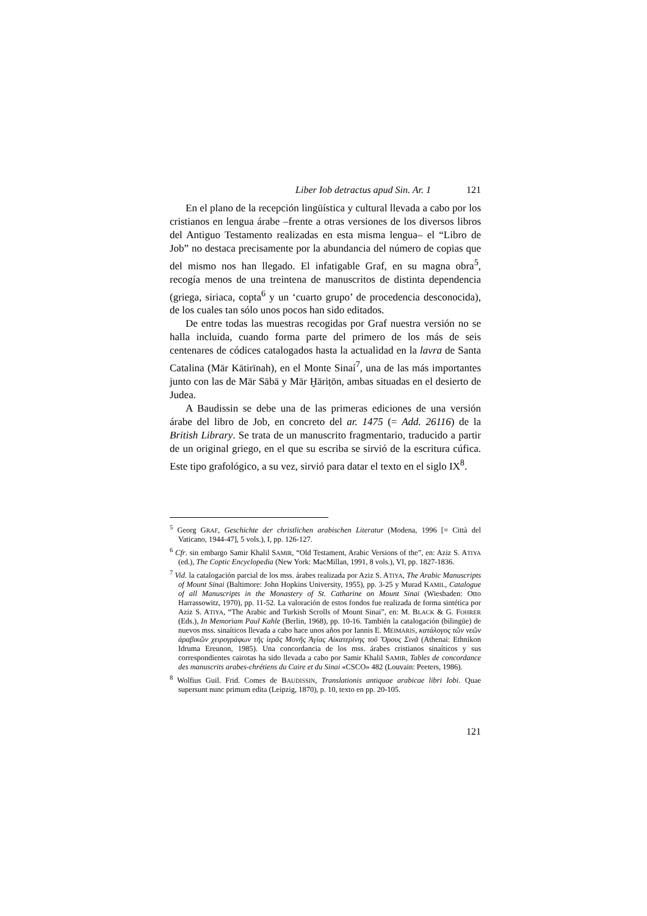Liber Iob detractus apud Sin. Ar. 1 121
En el plano de la recepción lingüística y cultural llevada a cabo por los cristianos en lengua árabe –frente a otras versiones de los diversos libros del Antiguo Testamento realizadas en esta misma lengua– el “Libro de Job” no destaca precisamente por la abundancia del número de copias que del mismo nos han llegado. El infatigable Graf, en su magna obra<sup>5</sup>, recogía menos de una treintena de manuscritos de distinta dependencia (griega, siriaca, copta<sup>6</sup> y un ‘cuarto grupo’ de procedencia desconocida), de los cuales tan sólo unos pocos han sido editados.
De entre todas las muestras recogidas por Graf nuestra versión no se halla incluida, cuando forma parte del primero de los más de seis centenares de códices catalogados hasta la actualidad en la lavra de Santa Catalina (Mār Kātirīnah), en el Monte Sinaí<sup>7</sup>, una de las más importantes junto con las de Mār Sābā y Mār Ḫāriṭōn, ambas situadas en el desierto de Judea.
A Baudissin se debe una de las primeras ediciones de una versión árabe del libro de Job, en concreto del ar. 1475 (= Add. 26116) de la British Library. Se trata de un manuscrito fragmentario, traducido a partir de un original griego, en el que su escriba se sirvió de la escritura cúfica. Este tipo grafológico, a su vez, sirvió para datar el texto en el siglo IX<sup>8</sup>.
<sup>5</sup> Georg GRAF, Geschichte der christlichen arabischen Literatur (Modena, 1996 [= Città del Vaticano, 1944-47], 5 vols.), I, pp. 126-127.
<sup>6</sup> Cfr. sin embargo Samir Khalil SAMIR, “Old Testament, Arabic Versions of the”, en: Aziz S. ATIYA (ed.), The Coptic Encyclopedia (New York: MacMillan, 1991, 8 vols.), VI, pp. 1827-1836.
<sup>7</sup> Vid. la catalogación parcial de los mss. árabes realizada por Aziz S. ATIYA, The Arabic Manuscripts of Mount Sinai (Baltimore: John Hopkins University, 1955), pp. 3-25 y Murad KAMIL, Catalogue of all Manuscripts in the Monastery of St. Catharine on Mount Sinai (Wiesbaden: Otto Harrassowitz, 1970), pp. 11-52. La valoración de estos fondos fue realizada de forma sintética por Aziz S. ATIYA, “The Arabic and Turkish Scrolls of Mount Sinai”, en: M. BLACK & G. FOHRER (Eds.), In Memoriam Paul Kahle (Berlin, 1968), pp. 10-16. También la catalogación (bilingüe) de nuevos mss. sinaíticos llevada a cabo hace unos años por Iannis E. MEIMARIS, κατάλογος τῶν νεῶν ἀραβικῶν χειρογράφων τῆς ἱερᾶς Μονῆς Ἁγίας Αἰκατερίνης τοῦ Ὄρους Σινᾶ (Athenai: Ethnikon Idruma Ereunon, 1985). Una concordancia de los mss. árabes cristianos sinaíticos y sus correspondientes cairotas ha sido llevada a cabo por Samir Khalil SAMIR, Tables de concordance des manuscrits arabes-chrétiens du Caire et du Sinai «CSCO» 482 (Louvain: Peeters, 1986).
<sup>8</sup> Wolfius Guil. Frid. Comes de BAUDISSIN, Translationis antiquae arabicae libri Iobi. Quae supersunt nunc primum edita (Leipzig, 1870), p. 10, texto en pp. 20-105.
121